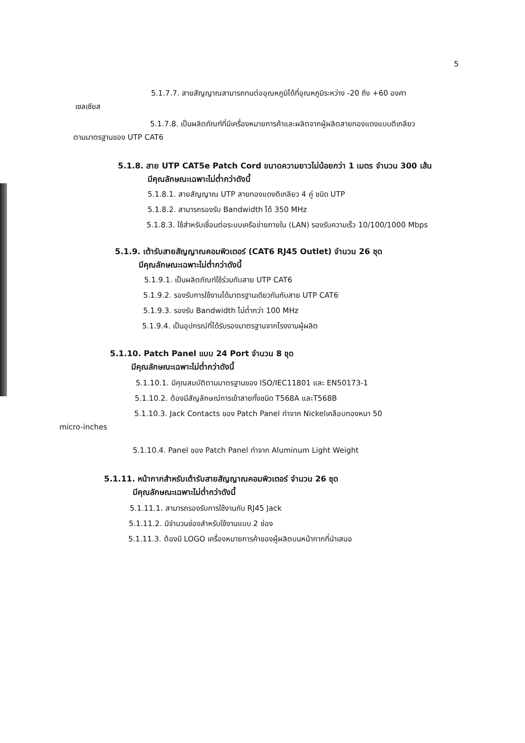5
5.1.7.7. สายสัญญาณสามารถทนต่ออุณหภูมิได้ที่อุณหภูมิระหว่าง -20 ถึง +60 องศา
เซลเซียส
5.1.7.8. เป็นผลิตภัณฑ์ที่มีเครื่องหมายการค้าและผลิตจากผู้ผลิตสายทองแดงแบบตีเกลียว
ตามมาตรฐานของ UTP CAT6
5.1.8. สาย UTP CAT5e Patch Cord ขนาดความยาวไม่น้อยกว่า 1 เมตร จำนวน 300 เส้น
มีคุณลักษณะเฉพาะไม่ต่ำกว่าดังนี้
5.1.8.1. สายสัญญาณ UTP สายทองแดงตีเกลียว 4 คู่ ชนิด UTP
5.1.8.2. สามารถรองรับ Bandwidth ได้ 350 MHz
5.1.8.3. ใช้สำหรับเชื่อมต่อระบบเครือข่ายภายใน (LAN) รองรับความเร็ว 10/100/1000 Mbps
5.1.9. เต้ารับสายสัญญาณคอมพิวเตอร์ (CAT6 RJ45 Outlet) จำนวน 26 ชุด
มีคุณลักษณะเฉพาะไม่ต่ำกว่าดังนี้
5.1.9.1. เป็นผลิตภัณฑ์ใช้ร่วมกับสาย UTP CAT6
5.1.9.2. รองรับการใช้งานได้มาตรฐานเดียวกันกับสาย UTP CAT6
5.1.9.3. รองรับ Bandwidth ไม่ต่ำกว่า 100 MHz
5.1.9.4. เป็นอุปกรณ์ที่ได้รับรองมาตรฐานจากโรงงานผู้ผลิต
5.1.10. Patch Panel แบบ 24 Port จำนวน 8 ชุด
มีคุณลักษณะเฉพาะไม่ต่ำกว่าดังนี้
5.1.10.1. มีคุณสมบัติตามมาตรฐานของ ISO/IEC11801 และ EN50173-1
5.1.10.2. ต้องมีสัญลักษณ์การเข้าสายทั้งชนิด T568A และT568B
5.1.10.3. Jack Contacts ของ Patch Panel ทำจาก Nickelเคลือบทองหนา 50
micro-inches
5.1.10.4. Panel ของ Patch Panel ทำจาก Aluminum Light Weight
5.1.11. หน้ากากสำหรับเต้ารับสายสัญญาณคอมพิวเตอร์ จำนวน 26 ชุด
มีคุณลักษณะเฉพาะไม่ต่ำกว่าดังนี้
5.1.11.1. สามารถรองรับการใช้งานกับ RJ45 Jack
5.1.11.2. มีจำนวนช่องสำหรับใช้งานแบบ 2 ช่อง
5.1.11.3. ต้องมี LOGO เครื่องหมายการค้าของผู้ผลิตบนหน้ากากที่นำเสนอ